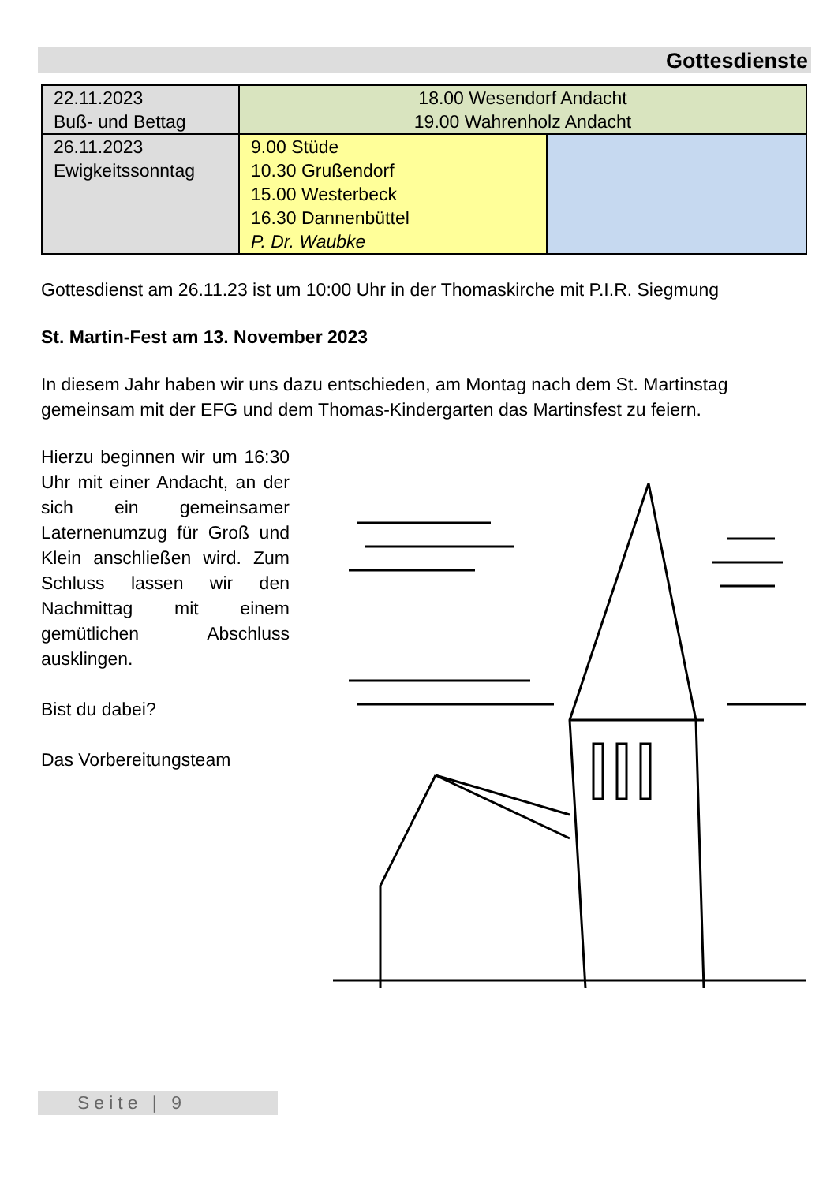Gottesdienste
| 22.11.2023 Buß- und Bettag | 18.00 Wesendorf Andacht 19.00 Wahrenholz Andacht | |
| 26.11.2023 Ewigkeitssonntag | 9.00 Stüde 10.30 Grußendorf 15.00 Westerbeck 16.30 Dannenbüttel P. Dr. Waubke | |
Gottesdienst am 26.11.23 ist um 10:00 Uhr in der Thomaskirche mit P.I.R. Siegmung
St. Martin-Fest am 13. November 2023
In diesem Jahr haben wir uns dazu entschieden, am Montag nach dem St. Martinstag gemeinsam mit der EFG und dem Thomas-Kindergarten das Martinsfest zu feiern.
Hierzu beginnen wir um 16:30 Uhr mit einer Andacht, an der sich ein gemeinsamer Laternenumzug für Groß und Klein anschließen wird. Zum Schluss lassen wir den Nachmittag mit einem gemütlichen Abschluss ausklingen.
Bist du dabei?
Das Vorbereitungsteam
Seite | 9